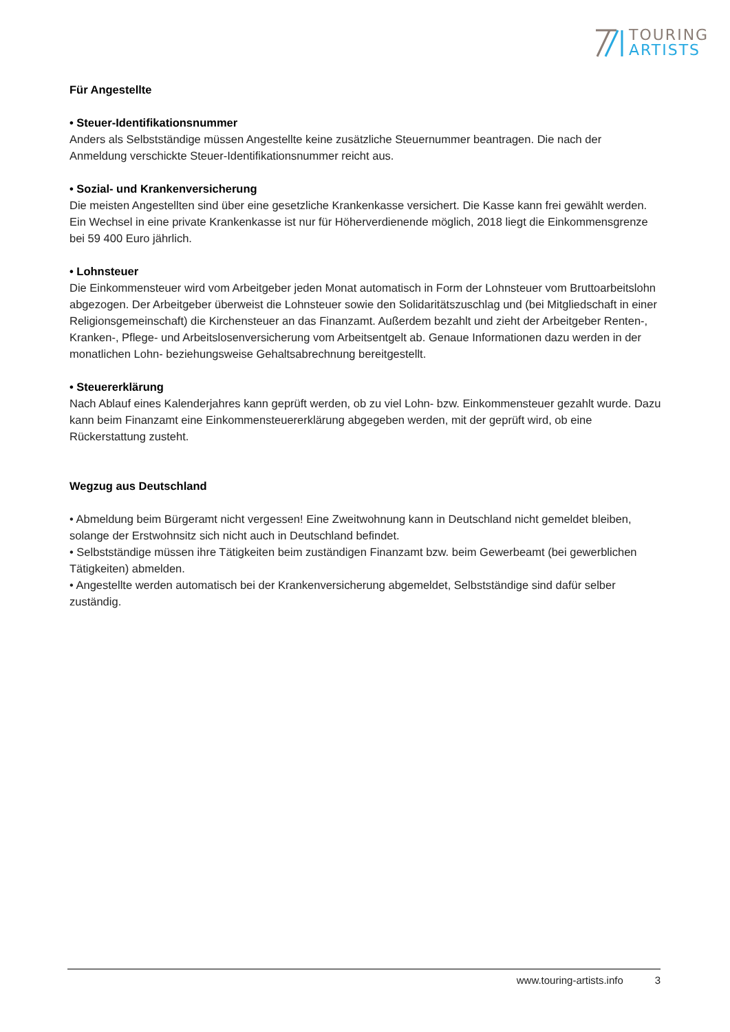TOURING
ARTISTS
Für Angestellte
• Steuer-Identifikationsnummer
Anders als Selbstständige müssen Angestellte keine zusätzliche Steuernummer beantragen. Die nach der Anmeldung verschickte Steuer-Identifikationsnummer reicht aus.
• Sozial- und Krankenversicherung
Die meisten Angestellten sind über eine gesetzliche Krankenkasse versichert. Die Kasse kann frei gewählt werden. Ein Wechsel in eine private Krankenkasse ist nur für Höherverdienende möglich, 2018 liegt die Einkommensgrenze bei 59 400 Euro jährlich.
• Lohnsteuer
Die Einkommensteuer wird vom Arbeitgeber jeden Monat automatisch in Form der Lohnsteuer vom Bruttoarbeitslohn abgezogen. Der Arbeitgeber überweist die Lohnsteuer sowie den Solidaritätszuschlag und (bei Mitgliedschaft in einer Religionsgemeinschaft) die Kirchensteuer an das Finanzamt. Außerdem bezahlt und zieht der Arbeitgeber Renten-, Kranken-, Pflege- und Arbeitslosenversicherung vom Arbeitsentgelt ab. Genaue Informationen dazu werden in der monatlichen Lohn- beziehungsweise Gehaltsabrechnung bereitgestellt.
• Steuererklärung
Nach Ablauf eines Kalenderjahres kann geprüft werden, ob zu viel Lohn- bzw. Einkommensteuer gezahlt wurde. Dazu kann beim Finanzamt eine Einkommensteuererklärung abgegeben werden, mit der geprüft wird, ob eine Rückerstattung zusteht.
Wegzug aus Deutschland
• Abmeldung beim Bürgeramt nicht vergessen! Eine Zweitwohnung kann in Deutschland nicht gemeldet bleiben, solange der Erstwohnsitz sich nicht auch in Deutschland befindet.
• Selbstständige müssen ihre Tätigkeiten beim zuständigen Finanzamt bzw. beim Gewerbeamt (bei gewerblichen Tätigkeiten) abmelden.
• Angestellte werden automatisch bei der Krankenversicherung abgemeldet, Selbstständige sind dafür selber zuständig.
www.touring-artists.info 3